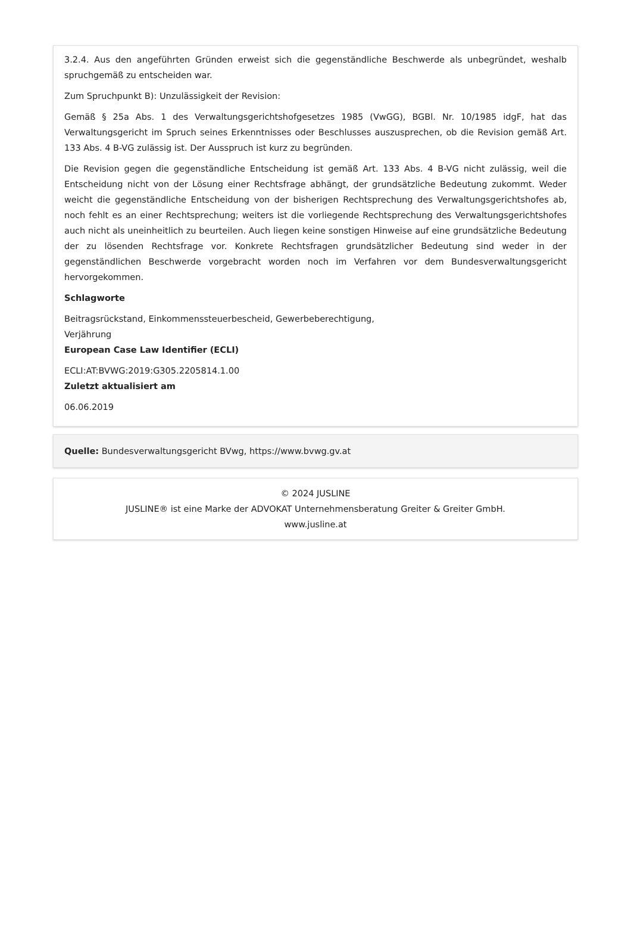3.2.4. Aus den angeführten Gründen erweist sich die gegenständliche Beschwerde als unbegründet, weshalb spruchgemäß zu entscheiden war.
Zum Spruchpunkt B): Unzulässigkeit der Revision:
Gemäß § 25a Abs. 1 des Verwaltungsgerichtshofgesetzes 1985 (VwGG), BGBl. Nr. 10/1985 idgF, hat das Verwaltungsgericht im Spruch seines Erkenntnisses oder Beschlusses auszusprechen, ob die Revision gemäß Art. 133 Abs. 4 B-VG zulässig ist. Der Ausspruch ist kurz zu begründen.
Die Revision gegen die gegenständliche Entscheidung ist gemäß Art. 133 Abs. 4 B-VG nicht zulässig, weil die Entscheidung nicht von der Lösung einer Rechtsfrage abhängt, der grundsätzliche Bedeutung zukommt. Weder weicht die gegenständliche Entscheidung von der bisherigen Rechtsprechung des Verwaltungsgerichtshofes ab, noch fehlt es an einer Rechtsprechung; weiters ist die vorliegende Rechtsprechung des Verwaltungsgerichtshofes auch nicht als uneinheitlich zu beurteilen. Auch liegen keine sonstigen Hinweise auf eine grundsätzliche Bedeutung der zu lösenden Rechtsfrage vor. Konkrete Rechtsfragen grundsätzlicher Bedeutung sind weder in der gegenständlichen Beschwerde vorgebracht worden noch im Verfahren vor dem Bundesverwaltungsgericht hervorgekommen.
Schlagworte
Beitragsrückstand, Einkommenssteuerbescheid, Gewerbeberechtigung,
Verjährung
European Case Law Identifier (ECLI)
ECLI:AT:BVWG:2019:G305.2205814.1.00
Zuletzt aktualisiert am
06.06.2019
Quelle: Bundesverwaltungsgericht BVwg, https://www.bvwg.gv.at
© 2024 JUSLINE
JUSLINE® ist eine Marke der ADVOKAT Unternehmensberatung Greiter & Greiter GmbH.
www.jusline.at